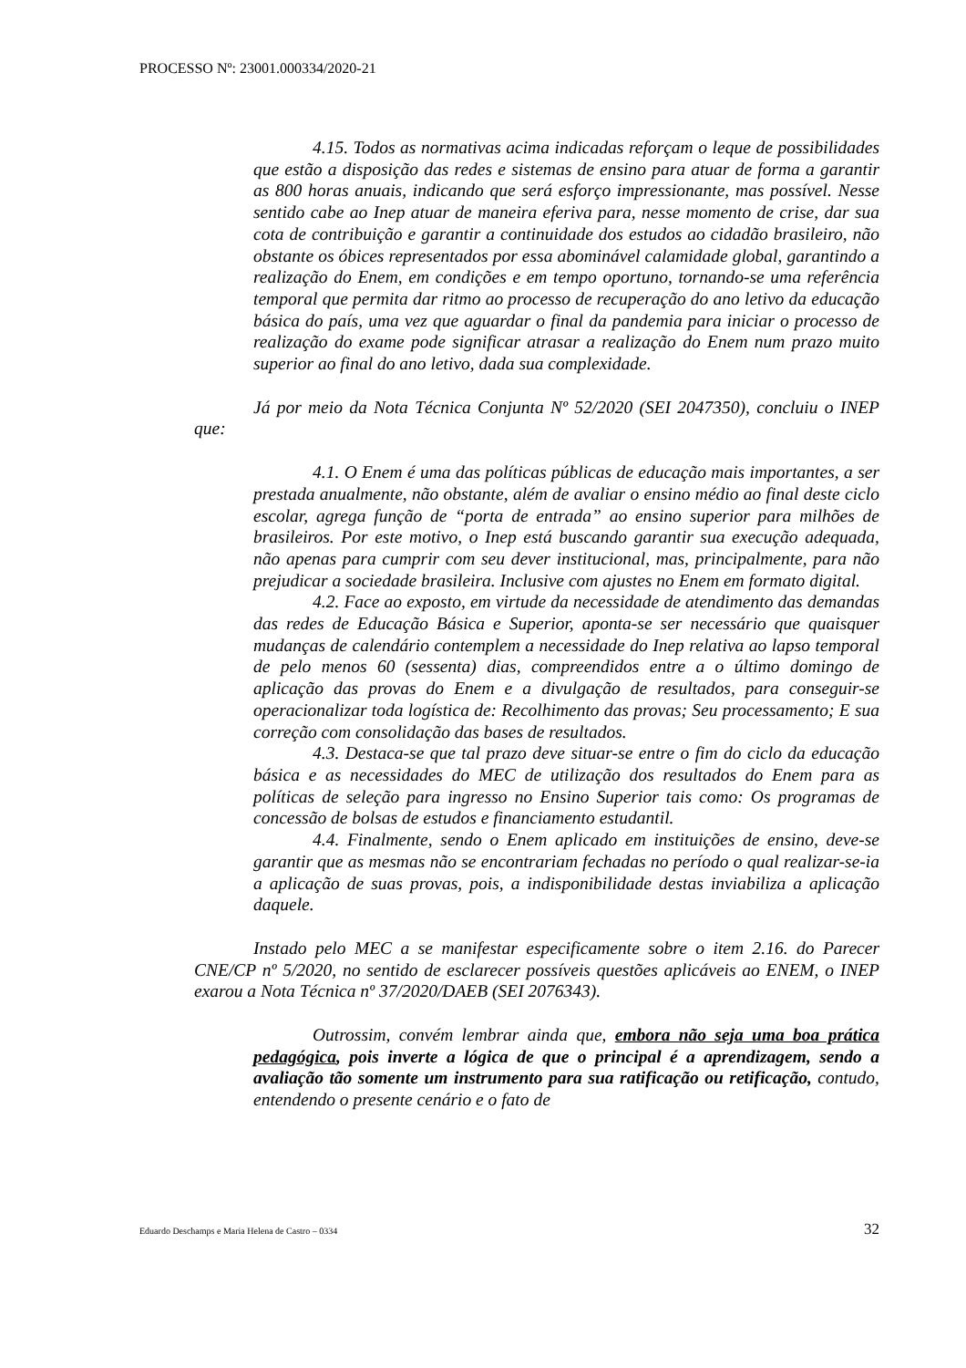PROCESSO Nº: 23001.000334/2020-21
4.15. Todos as normativas acima indicadas reforçam o leque de possibilidades que estão a disposição das redes e sistemas de ensino para atuar de forma a garantir as 800 horas anuais, indicando que será esforço impressionante, mas possível. Nesse sentido cabe ao Inep atuar de maneira eferiva para, nesse momento de crise, dar sua cota de contribuição e garantir a continuidade dos estudos ao cidadão brasileiro, não obstante os óbices representados por essa abominável calamidade global, garantindo a realização do Enem, em condições e em tempo oportuno, tornando-se uma referência temporal que permita dar ritmo ao processo de recuperação do ano letivo da educação básica do país, uma vez que aguardar o final da pandemia para iniciar o processo de realização do exame pode significar atrasar a realização do Enem num prazo muito superior ao final do ano letivo, dada sua complexidade.
Já por meio da Nota Técnica Conjunta Nº 52/2020 (SEI 2047350), concluiu o INEP que:
4.1. O Enem é uma das políticas públicas de educação mais importantes, a ser prestada anualmente, não obstante, além de avaliar o ensino médio ao final deste ciclo escolar, agrega função de “porta de entrada” ao ensino superior para milhões de brasileiros. Por este motivo, o Inep está buscando garantir sua execução adequada, não apenas para cumprir com seu dever institucional, mas, principalmente, para não prejudicar a sociedade brasileira. Inclusive com ajustes no Enem em formato digital.
4.2. Face ao exposto, em virtude da necessidade de atendimento das demandas das redes de Educação Básica e Superior, aponta-se ser necessário que quaisquer mudanças de calendário contemplem a necessidade do Inep relativa ao lapso temporal de pelo menos 60 (sessenta) dias, compreendidos entre a o último domingo de aplicação das provas do Enem e a divulgação de resultados, para conseguir-se operacionalizar toda logística de: Recolhimento das provas; Seu processamento; E sua correção com consolidação das bases de resultados.
4.3. Destaca-se que tal prazo deve situar-se entre o fim do ciclo da educação básica e as necessidades do MEC de utilização dos resultados do Enem para as políticas de seleção para ingresso no Ensino Superior tais como: Os programas de concessão de bolsas de estudos e financiamento estudantil.
4.4. Finalmente, sendo o Enem aplicado em instituições de ensino, deve-se garantir que as mesmas não se encontrariam fechadas no período o qual realizar-se-ia a aplicação de suas provas, pois, a indisponibilidade destas inviabiliza a aplicação daquele.
Instado pelo MEC a se manifestar especificamente sobre o item 2.16. do Parecer CNE/CP nº 5/2020, no sentido de esclarecer possíveis questões aplicáveis ao ENEM, o INEP exarou a Nota Técnica nº 37/2020/DAEB (SEI 2076343).
Outrossim, convém lembrar ainda que, embora não seja uma boa prática pedagógica, pois inverte a lógica de que o principal é a aprendizagem, sendo a avaliação tão somente um instrumento para sua ratificação ou retificação, contudo, entendendo o presente cenário e o fato de
Eduardo Deschamps e Maria Helena de Castro – 0334 32